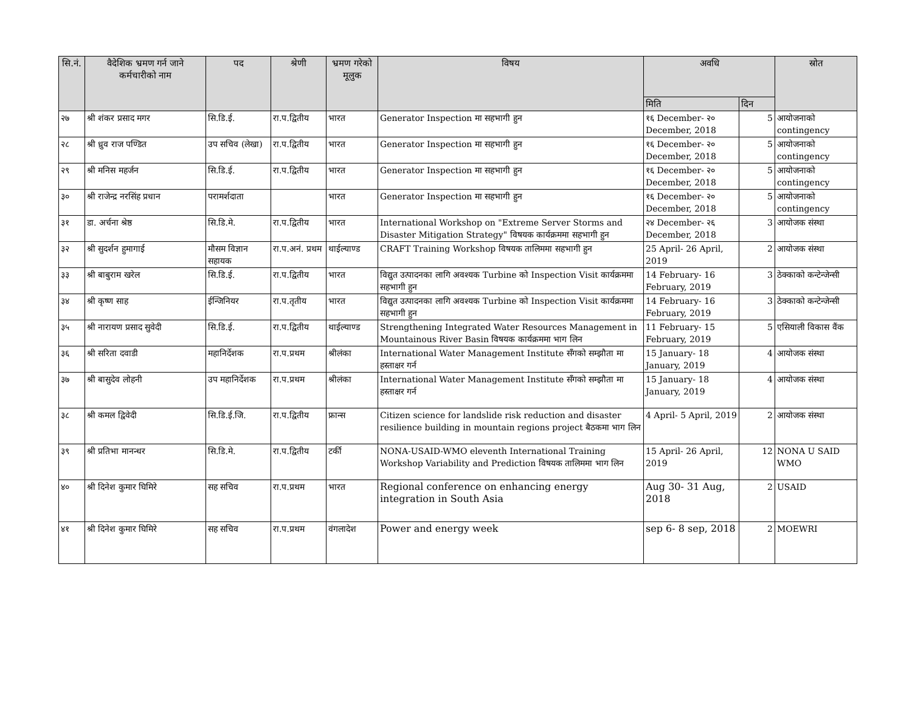| सि.नं. | वैदेशिक भ्रमण गर्न जाने कर्मचारीको नाम | पद | श्रेणी | भ्रमण गरेको मूलुक | विषय | अवधि | | स्रोत |
| --- | --- | --- | --- | --- | --- | --- | --- | --- |
| | | | | | | मिति | दिन | |
| २७ | श्री शंकर प्रसाद मगर | सि.डि.ई. | रा.प.द्वितीय | भारत | Generator Inspection मा सहभागी हुन | १६ December- २० December, 2018 | 5 | आयोजनाको contingency |
| २८ | श्री ध्रुव राज पण्डित | उप सचिव (लेखा) | रा.प.द्वितीय | भारत | Generator Inspection मा सहभागी हुन | १६ December- २० December, 2018 | 5 | आयोजनाको contingency |
| २९ | श्री मनिस महर्जन | सि.डि.ई. | रा.प.द्वितीय | भारत | Generator Inspection मा सहभागी हुन | १६ December- २० December, 2018 | 5 | आयोजनाको contingency |
| ३० | श्री राजेन्द्र नरसिंह प्रधान | परामर्शदाता | | भारत | Generator Inspection मा सहभागी हुन | १६ December- २० December, 2018 | 5 | आयोजनाको contingency |
| ३१ | डा. अर्चना श्रेष्ठ | सि.डि.मे. | रा.प.द्वितीय | भारत | International Workshop on "Extreme Server Storms and Disaster Mitigation Strategy" विषयक कार्यक्रममा सहभागी हुन | २४ December- २६ December, 2018 | 3 | आयोजक संस्था |
| ३२ | श्री सुदर्शन हुमागाई | मौसम विज्ञान सहायक | रा.प.अनं. प्रथम | थाईल्याण्ड | CRAFT Training Workshop विषयक तालिममा सहभागी हुन | 25 April- 26 April, 2019 | 2 | आयोजक संस्था |
| ३३ | श्री बाबुराम खरेल | सि.डि.ई. | रा.प.द्वितीय | भारत | विद्युत उत्पादनका लागि अवश्यक Turbine को Inspection Visit कार्यक्रममा सहभागी हुन | 14 February- 16 February, 2019 | 3 | ठेक्काको कन्टेन्जेन्सी |
| ३४ | श्री कृष्ण साह | ईन्जिनियर | रा.प.तृतीय | भारत | विद्युत उत्पादनका लागि अवश्यक Turbine को Inspection Visit कार्यक्रममा सहभागी हुन | 14 February- 16 February, 2019 | 3 | ठेक्काको कन्टेन्जेन्सी |
| ३५ | श्री नारायण प्रसाद सुवेदी | सि.डि.ई. | रा.प.द्वितीय | थाईल्याण्ड | Strengthening Integrated Water Resources Management in Mountainous River Basin विषयक कार्यक्रममा भाग लिन | 11 February- 15 February, 2019 | 5 | एसियाली विकास वैंक |
| ३६ | श्री सरिता दवाडी | महानिर्देशक | रा.प.प्रथम | श्रीलंका | International Water Management Institute सँगको सम्झौता मा हस्ताक्षर गर्न | 15 January- 18 January, 2019 | 4 | आयोजक संस्था |
| ३७ | श्री बासुदेव लोहनी | उप महानिर्देशक | रा.प.प्रथम | श्रीलंका | International Water Management Institute सँगको सम्झौता मा हस्ताक्षर गर्न | 15 January- 18 January, 2019 | 4 | आयोजक संस्था |
| ३८ | श्री कमल द्विवेदी | सि.डि.ई.जि. | रा.प.द्वितीय | फ्रान्स | Citizen science for landslide risk reduction and disaster resilience building in mountain regions project बैठकमा भाग लिन | 4 April- 5 April, 2019 | 2 | आयोजक संस्था |
| ३९ | श्री प्रतिभा मानन्धर | सि.डि.मे. | रा.प.द्वितीय | टर्की | NONA-USAID-WMO eleventh International Training Workshop Variability and Prediction विषयक तालिममा भाग लिन | 15 April- 26 April, 2019 | 12 | NONA U SAID WMO |
| ४० | श्री दिनेश कुमार घिमिरे | सह सचिव | रा.प.प्रथम | भारत | Regional conference on enhancing energy integration in South Asia | Aug 30- 31 Aug, 2018 | 2 | USAID |
| ४१ | श्री दिनेश कुमार घिमिरे | सह सचिव | रा.प.प्रथम | वंगलादेश | Power and energy week | sep 6- 8 sep, 2018 | 2 | MOEWRI |